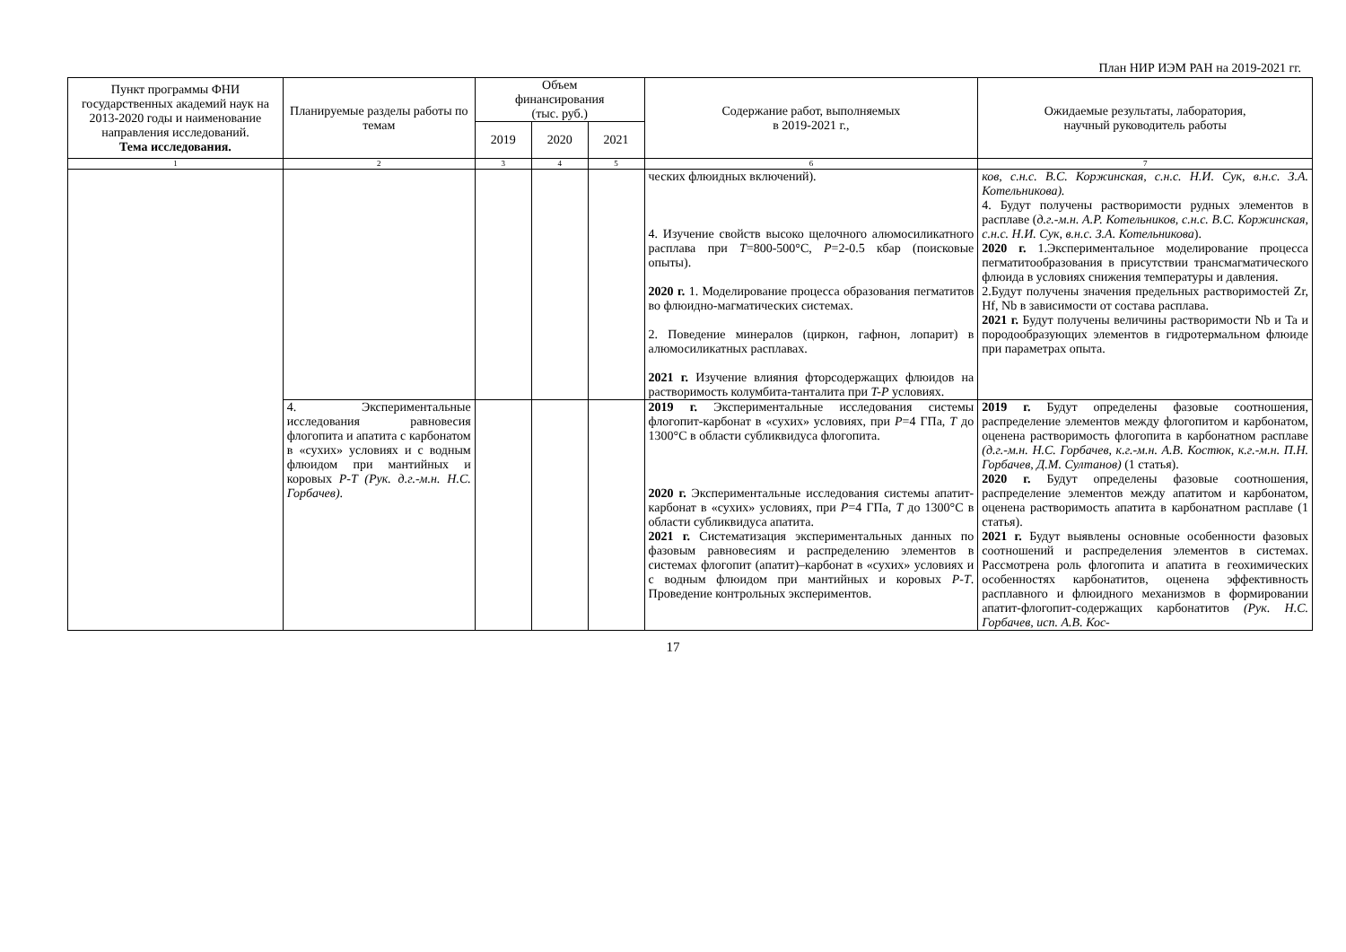План НИР ИЭМ РАН на 2019-2021 гг.
| Пункт программы ФНИ государственных академий наук на 2013-2020 годы и наименование направления исследований. Тема исследования. | Планируемые разделы работы по темам | Объем финансирования (тыс. руб.) | | | Содержание работ, выполняемых в 2019-2021 г., | Ожидаемые результаты, лаборатория, научный руководитель работы |
| --- | --- | --- | --- | --- | --- | --- |
| | | 2019 | 2020 | 2021 | | |
| 1 | 2 | 3 | 4 | 5 | 6 | 7 |
| | | | | | ческих флюидных включений). 4. Изучение свойств высоко щелочного алюмосиликатного расплава при T =800-500°C, P =2-0.5 кбар (поисковые опыты). 2020 г. 1. Моделирование процесса образования пегматитов во флюидно-магматических системах. 2. Поведение минералов (циркон, гафнон, лопарит) в алюмосиликатных расплавах. 2021 г. Изучение влияния фторсодержащих флюидов на растворимость колумбита-танталита при T-P условиях. | ков, с.н.с. В.С. Коржинская, с.н.с. Н.И. Сук, в.н.с. З.А. Котельникова). 4. Будут получены растворимости рудных элементов в расплаве ( д.г.-м.н. А.Р. Котельников, с.н.с. В.С. Коржинская, с.н.с. Н.И. Сук, в.н.с. З.А. Котельникова ). 2020 г. 1.Экспериментальное моделирование процесса пегматитообразования в присутствии трансмагматического флюида в условиях снижения температуры и давления. 2.Будут получены значения предельных растворимостей Zr, Hf, Nb в зависимости от состава расплава. 2021 г. Будут получены величины растворимости Nb и Ta и породообразующих элементов в гидротермальном флюиде при параметрах опыта. |
| | 4. Экспериментальные исследования равновесия флогопита и апатита с карбонатом в «сухих» условиях и с водным флюидом при мантийных и коровых P-T (Рук. д.г.-м.н. Н.С. Горбачев) . | | | | 2019 г. Экспериментальные исследования системы флогопит-карбонат в «сухих» условиях, при P =4 ГПа, T до 1300°C в области субликвидуса флогопита. 2020 г. Экспериментальные исследования системы апатит-карбонат в «сухих» условиях, при P =4 ГПа, T до 1300°C в области субликвидуса апатита. 2021 г. Систематизация экспериментальных данных по фазовым равновесиям и распределению элементов в системах флогопит (апатит)–карбонат в «сухих» условиях и с водным флюидом при мантийных и коровых P-T . Проведение контрольных экспериментов. | 2019 г. Будут определены фазовые соотношения, распределение элементов между флогопитом и карбонатом, оценена растворимость флогопита в карбонатном расплаве (д.г.-м.н. Н.С. Горбачев, к.г.-м.н. А.В. Костюк, к.г.-м.н. П.Н. Горбачев, Д.М. Султанов) (1 статья). 2020 г. Будут определены фазовые соотношения, распределение элементов между апатитом и карбонатом, оценена растворимость апатита в карбонатном расплаве (1 статья). 2021 г. Будут выявлены основные особенности фазовых соотношений и распределения элементов в системах. Рассмотрена роль флогопита и апатита в геохимических особенностях карбонатитов, оценена эффективность расплавного и флюидного механизмов в формировании апатит-флогопит-содержащих карбонатитов (Рук. Н.С. Горбачев, исп. А.В. Кос- |
17